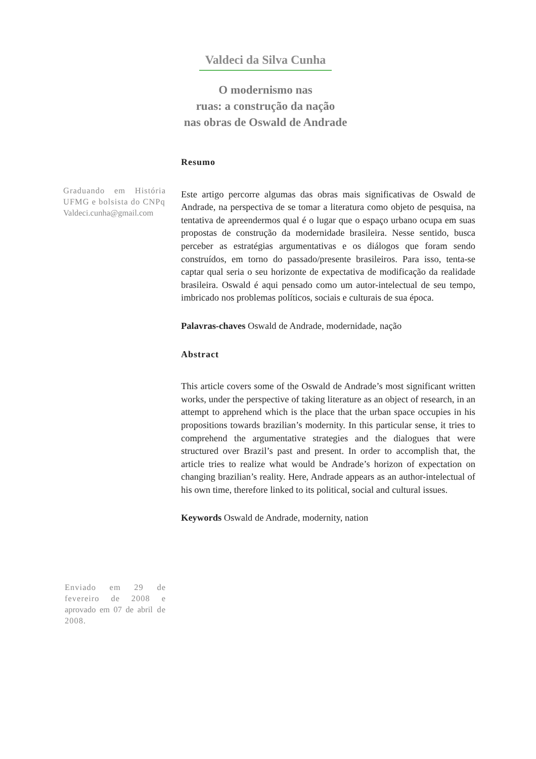Valdeci da Silva Cunha
O modernismo nas
ruas: a construção da nação
nas obras de Oswald de Andrade
Resumo
Este artigo percorre algumas das obras mais significativas de Oswald de Andrade, na perspectiva de se tomar a literatura como objeto de pesquisa, na tentativa de apreendermos qual é o lugar que o espaço urbano ocupa em suas propostas de construção da modernidade brasileira. Nesse sentido, busca perceber as estratégias argumentativas e os diálogos que foram sendo construídos, em torno do passado/presente brasileiros. Para isso, tenta-se captar qual seria o seu horizonte de expectativa de modificação da realidade brasileira. Oswald é aqui pensado como um autor-intelectual de seu tempo, imbricado nos problemas políticos, sociais e culturais de sua época.
Palavras-chaves Oswald de Andrade, modernidade, nação
Abstract
This article covers some of the Oswald de Andrade’s most significant written works, under the perspective of taking literature as an object of research, in an attempt to apprehend which is the place that the urban space occupies in his propositions towards brazilian’s modernity. In this particular sense, it tries to comprehend the argumentative strategies and the dialogues that were structured over Brazil’s past and present. In order to accomplish that, the article tries to realize what would be Andrade’s horizon of expectation on changing brazilian’s reality. Here, Andrade appears as an author-intelectual of his own time, therefore linked to its political, social and cultural issues.
Keywords Oswald de Andrade, modernity, nation
Graduando em História UFMG e bolsista do CNPq
Valdeci.cunha@gmail.com
Enviado em 29 de fevereiro de 2008 e aprovado em 07 de abril de 2008.